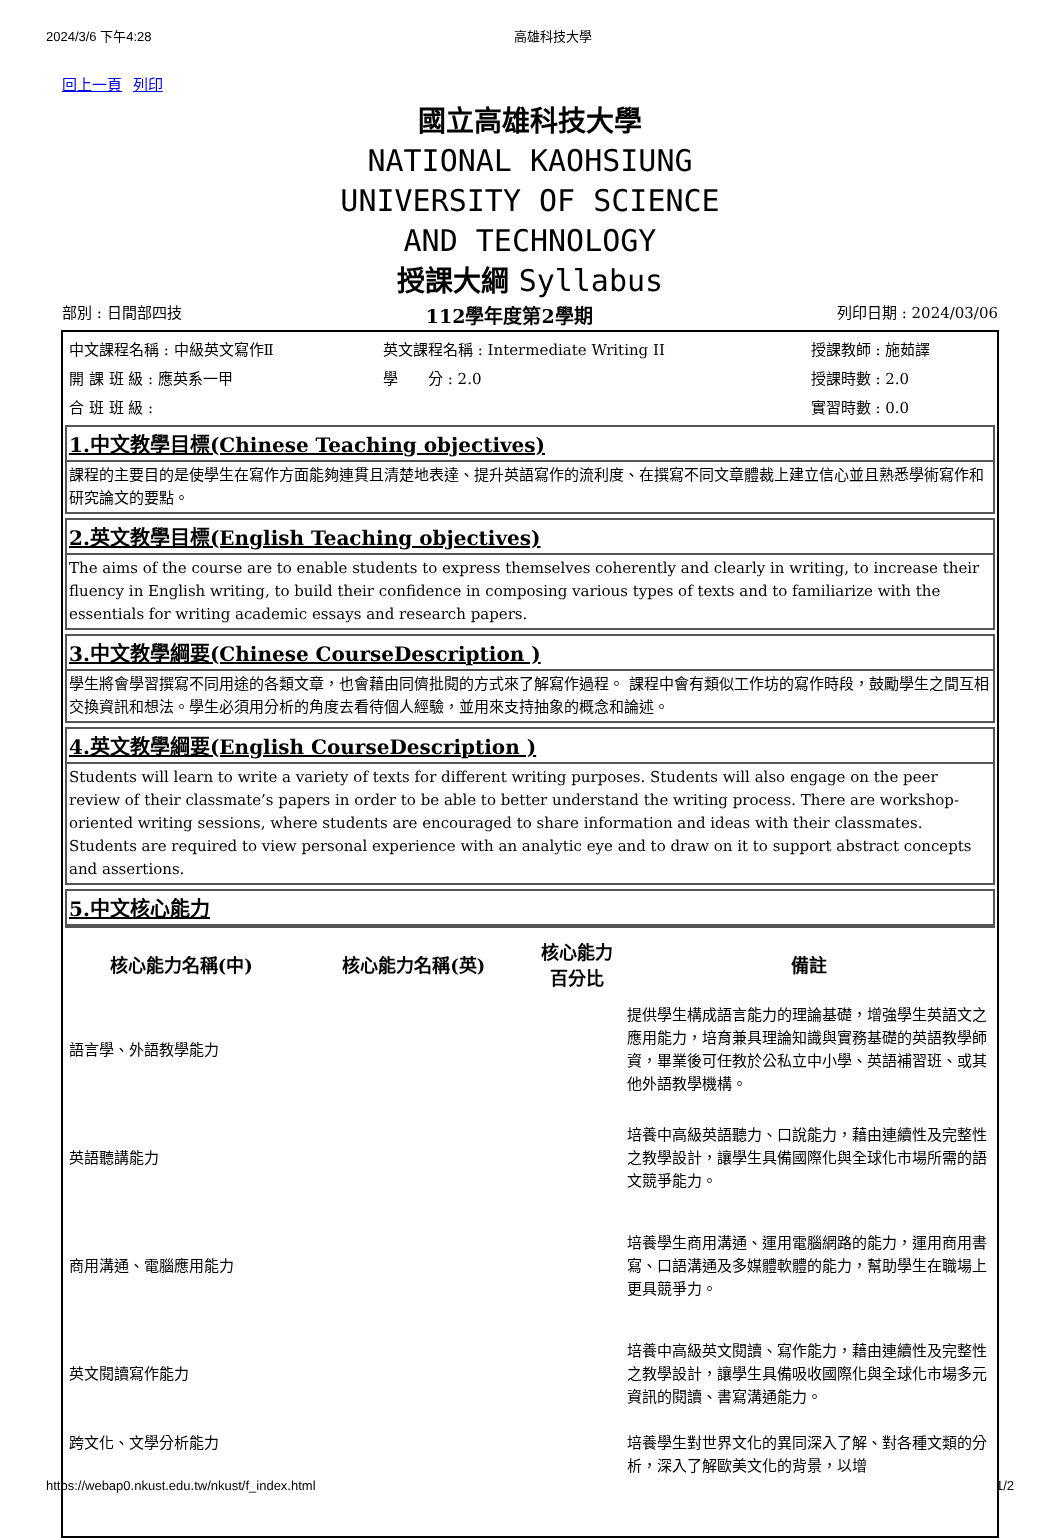2024/3/6 下午4:28 高雄科技大學
回上一頁 列印
國立高雄科技大學
NATIONAL KAOHSIUNG
UNIVERSITY OF SCIENCE
AND TECHNOLOGY
授課大綱 Syllabus
部別 : 日間部四技 112學年度第2學期 列印日期 : 2024/03/06
| 中文課程名稱 : 中級英文寫作Ⅱ | 英文課程名稱 : Intermediate Writing II | 授課教師 : 施茹譯 |
| 開 課 班 級 : 應英系一甲 | 學 分 : 2.0 | 授課時數 : 2.0 |
| 合 班 班 級 : | | 實習時數 : 0.0 |
1.中文教學目標(Chinese Teaching objectives)
課程的主要目的是使學生在寫作方面能夠連貫且清楚地表達、提升英語寫作的流利度、在撰寫不同文章體裁上建立信心並且熟悉學術寫作和研究論文的要點。
2.英文教學目標(English Teaching objectives)
The aims of the course are to enable students to express themselves coherently and clearly in writing, to increase their fluency in English writing, to build their confidence in composing various types of texts and to familiarize with the essentials for writing academic essays and research papers.
3.中文教學綱要(Chinese CourseDescription )
學生將會學習撰寫不同用途的各類文章，也會藉由同儕批閱的方式來了解寫作過程。 課程中會有類似工作坊的寫作時段，鼓勵學生之間互相交換資訊和想法。學生必須用分析的角度去看待個人經驗，並用來支持抽象的概念和論述。
4.英文教學綱要(English CourseDescription )
Students will learn to write a variety of texts for different writing purposes. Students will also engage on the peer review of their classmate’s papers in order to be able to better understand the writing process. There are workshop-oriented writing sessions, where students are encouraged to share information and ideas with their classmates. Students are required to view personal experience with an analytic eye and to draw on it to support abstract concepts and assertions.
5.中文核心能力
| 核心能力名稱(中) | 核心能力名稱(英) | 核心能力 百分比 | 備註 |
| --- | --- | --- | --- |
| 語言學、外語教學能力 | | | 提供學生構成語言能力的理論基礎，增強學生英語文之應用能力，培育兼具理論知識與實務基礎的英語教學師資，畢業後可任教於公私立中小學、英語補習班、或其他外語教學機構。 |
| 英語聽講能力 | | | 培養中高級英語聽力、口說能力，藉由連續性及完整性之教學設計，讓學生具備國際化與全球化市場所需的語文競爭能力。 |
| 商用溝通、電腦應用能力 | | | 培養學生商用溝通、運用電腦網路的能力，運用商用書寫、口語溝通及多媒體軟體的能力，幫助學生在職場上更具競爭力。 |
| 英文閱讀寫作能力 | | | 培養中高級英文閱讀、寫作能力，藉由連續性及完整性之教學設計，讓學生具備吸收國際化與全球化市場多元資訊的閱讀、書寫溝通能力。 |
| 跨文化、文學分析能力 | | | 培養學生對世界文化的異同深入了解、對各種文類的分析，深入了解歐美文化的背景，以增 |
https://webap0.nkust.edu.tw/nkust/f_index.html 1/2